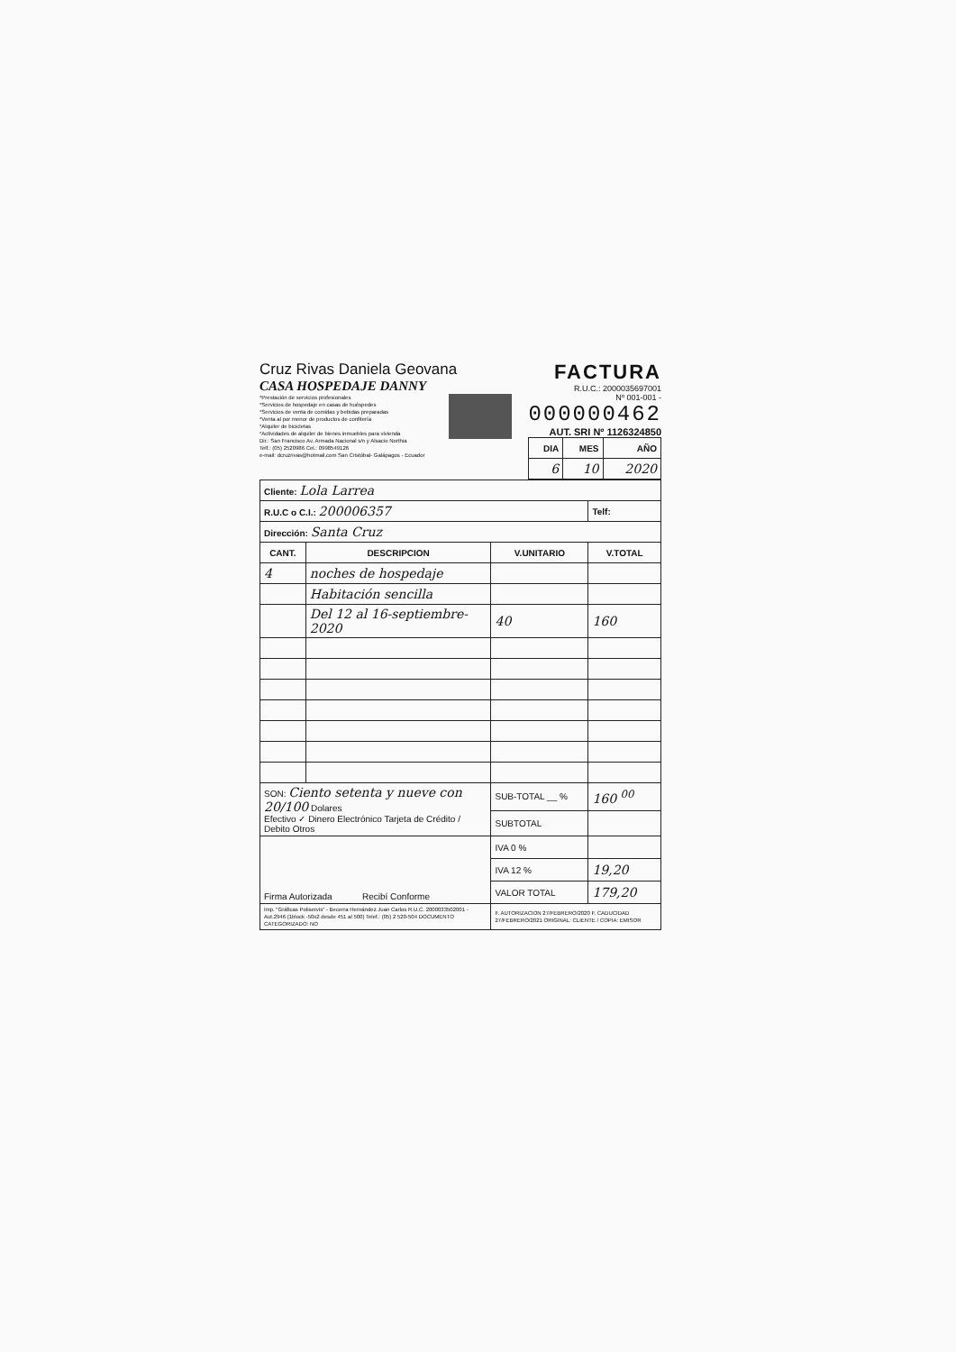Cruz Rivas Daniela Geovana
CASA HOSPEDAJE DANNY
*Prestación de servicios profesionales
*Servicios de hospedaje en casas de huéspedes
*Servicios de venta de comidas y bebidas preparadas
*Venta al por menor de productos de confitería
*Alquiler de bicicletas
*Actividades de alquiler de bienes inmuebles para vivienda
Dir.: San Francisco Av. Armada Nacional s/n y Alsacio Northia
Telf.: (05) 2520986 Cel.: 0998549126
e-mail: dcruzrivas@hotmail.com San Cristóbal- Galápagos - Ecuador
FACTURA
R.U.C.: 2000035697001
Nº 001-001 -
000000462
AUT. SRI Nº 1126324850
| DIA | MES | AÑO |
| --- | --- | --- |
| 6 | 10 | 2020 |
| Cliente: Lola Larrea | | | |
| R.U.C o C.I.: 200006357 | | | Telf: |
| Dirección: Santa Cruz | | | |
| CANT. | DESCRIPCION | V.UNITARIO | V.TOTAL |
| 4 | noches de hospedaje | | |
| | Habitación sencilla | | |
| | Del 12 al 16-septiembre-2020 | 40 | 160 |
| SON: Ciento setenta y nueve con 20/100 Dolares Efectivo ✓ Dinero Electrónico Tarjeta de Crédito / Debito Otros | | SUB-TOTAL __ % | 160 <sup>00</sup> |
| | | SUBTOTAL | |
| Firma Autorizada Recibí Conforme | | IVA 0 % | |
| | | IVA 12 % | 19,20 |
| | | VALOR TOTAL | 179,20 |
| Imp. "Gráficas Poliservis" - Becerra Hernández Juan Carlos R.U.C. 2000033502001 - Aut.2946 (1block -50x2 desde 451 al 500) Telef.: (05) 2 520-504 DOCUMENTO CATEGORIZADO: NO | | F. AUTORIZACION 27/FEBRERO/2020 F. CADUCIDAD 27/FEBRERO/2021 ORIGINAL: CLIENTE / COPIA: EMISOR | |